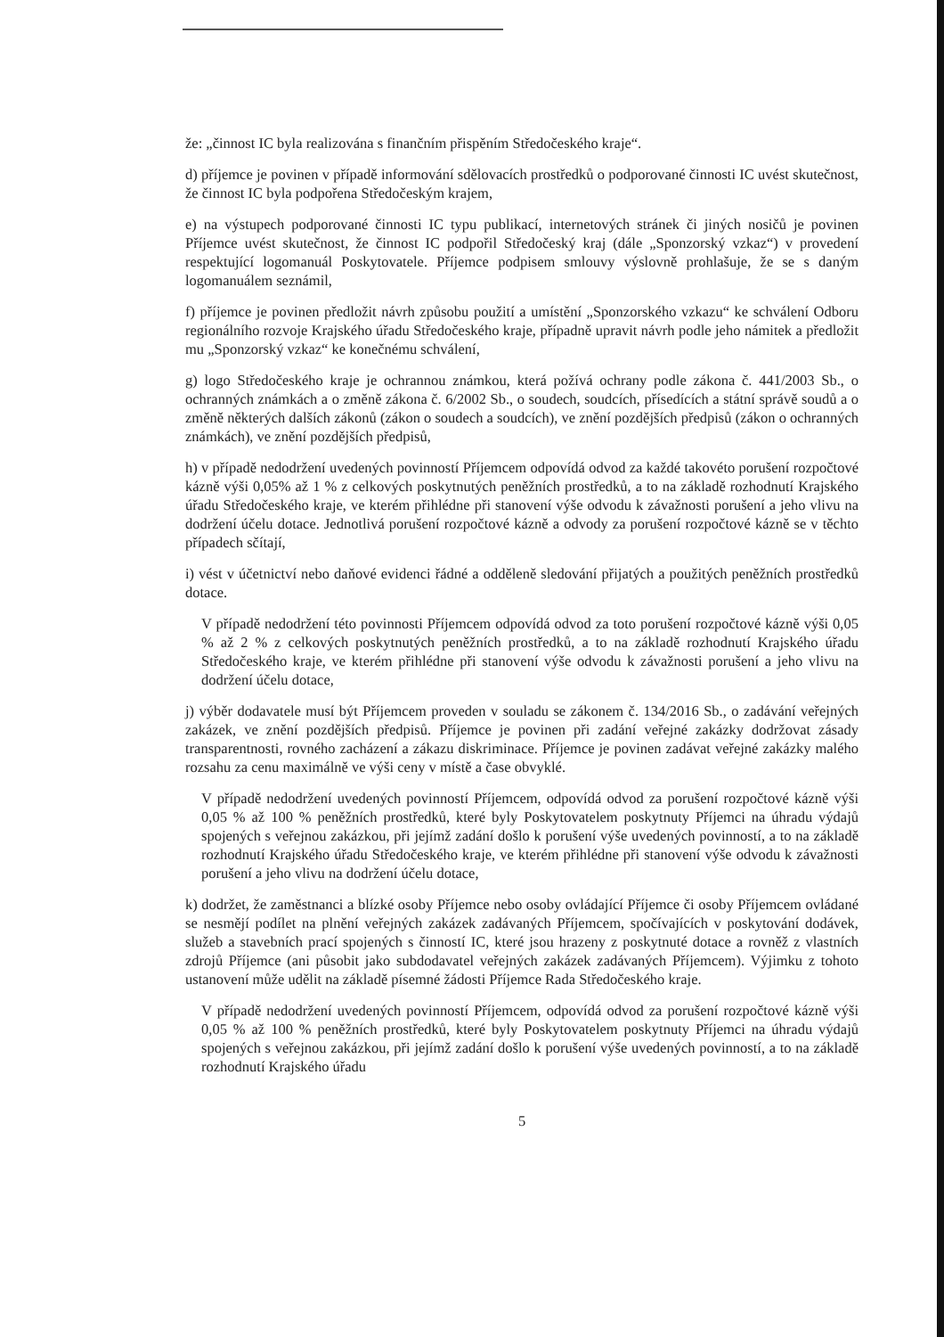že: „činnost IC byla realizována s finančním přispěním Středočeského kraje“.
d) příjemce je povinen v případě informování sdělovacích prostředků o podporované činnosti IC uvést skutečnost, že činnost IC byla podpořena Středočeským krajem,
e) na výstupech podporované činnosti IC typu publikací, internetových stránek či jiných nosičů je povinen Příjemce uvést skutečnost, že činnost IC podpořil Středočeský kraj (dále „Sponzorský vzkaz“) v provedení respektující logomanuál Poskytovatele. Příjemce podpisem smlouvy výslovně prohlašuje, že se s daným logomanuálem seznámil,
f) příjemce je povinen předložit návrh způsobu použití a umístění „Sponzorského vzkazu“ ke schválení Odboru regionálního rozvoje Krajského úřadu Středočeského kraje, případně upravit návrh podle jeho námitek a předložit mu „Sponzorský vzkaz“ ke konečnému schválení,
g) logo Středočeského kraje je ochrannou známkou, která požívá ochrany podle zákona č. 441/2003 Sb., o ochranných známkách a o změně zákona č. 6/2002 Sb., o soudech, soudcích, přísedících a státní správě soudů a o změně některých dalších zákonů (zákon o soudech a soudcích), ve znění pozdějších předpisů (zákon o ochranných známkách), ve znění pozdějších předpisů,
h) v případě nedodržení uvedených povinností Příjemcem odpovídá odvod za každé takovéto porušení rozpočtové kázně výši 0,05% až 1 % z celkových poskytnutých peněžních prostředků, a to na základě rozhodnutí Krajského úřadu Středočeského kraje, ve kterém přihlédne při stanovení výše odvodu k závažnosti porušení a jeho vlivu na dodržení účelu dotace. Jednotlivá porušení rozpočtové kázně a odvody za porušení rozpočtové kázně se v těchto případech sčítají,
i) vést v účetnictví nebo daňové evidenci řádné a odděleně sledování přijatých a použitých peněžních prostředků dotace.
V případě nedodržení této povinnosti Příjemcem odpovídá odvod za toto porušení rozpočtové kázně výši 0,05 % až 2 % z celkových poskytnutých peněžních prostředků, a to na základě rozhodnutí Krajského úřadu Středočeského kraje, ve kterém přihlédne při stanovení výše odvodu k závažnosti porušení a jeho vlivu na dodržení účelu dotace,
j) výběr dodavatele musí být Příjemcem proveden v souladu se zákonem č. 134/2016 Sb., o zadávání veřejných zakázek, ve znění pozdějších předpisů. Příjemce je povinen při zadání veřejné zakázky dodržovat zásady transparentnosti, rovného zacházení a zákazu diskriminace. Příjemce je povinen zadávat veřejné zakázky malého rozsahu za cenu maximálně ve výši ceny v místě a čase obvyklé.
V případě nedodržení uvedených povinností Příjemcem, odpovídá odvod za porušení rozpočtové kázně výši 0,05 % až 100 % peněžních prostředků, které byly Poskytovatelem poskytnuty Příjemci na úhradu výdajů spojených s veřejnou zakázkou, při jejímž zadání došlo k porušení výše uvedených povinností, a to na základě rozhodnutí Krajského úřadu Středočeského kraje, ve kterém přihlédne při stanovení výše odvodu k závažnosti porušení a jeho vlivu na dodržení účelu dotace,
k) dodržet, že zaměstnanci a blízké osoby Příjemce nebo osoby ovládající Příjemce či osoby Příjemcem ovládané se nesmějí podílet na plnění veřejných zakázek zadávaných Příjemcem, spočívajících v poskytování dodávek, služeb a stavebních prací spojených s činností IC, které jsou hrazeny z poskytnuté dotace a rovněž z vlastních zdrojů Příjemce (ani působit jako subdodavatel veřejných zakázek zadávaných Příjemcem). Výjimku z tohoto ustanovení může udělit na základě písemné žádosti Příjemce Rada Středočeského kraje.
V případě nedodržení uvedených povinností Příjemcem, odpovídá odvod za porušení rozpočtové kázně výši 0,05 % až 100 % peněžních prostředků, které byly Poskytovatelem poskytnuty Příjemci na úhradu výdajů spojených s veřejnou zakázkou, při jejímž zadání došlo k porušení výše uvedených povinností, a to na základě rozhodnutí Krajského úřadu
5